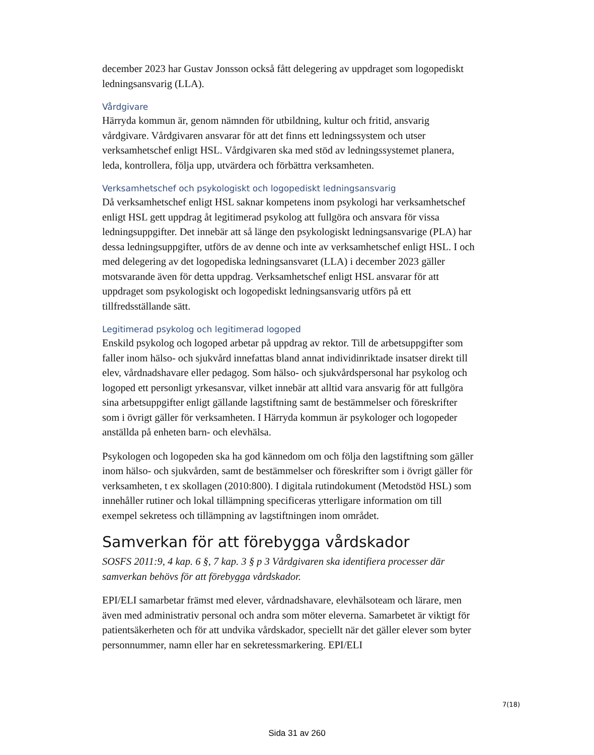december 2023 har Gustav Jonsson också fått delegering av uppdraget som logopediskt ledningsansvarig (LLA).
Vårdgivare
Härryda kommun är, genom nämnden för utbildning, kultur och fritid, ansvarig vårdgivare. Vårdgivaren ansvarar för att det finns ett ledningssystem och utser verksamhetschef enligt HSL. Vårdgivaren ska med stöd av ledningssystemet planera, leda, kontrollera, följa upp, utvärdera och förbättra verksamheten.
Verksamhetschef och psykologiskt och logopediskt ledningsansvarig
Då verksamhetschef enligt HSL saknar kompetens inom psykologi har verksamhetschef enligt HSL gett uppdrag åt legitimerad psykolog att fullgöra och ansvara för vissa ledningsuppgifter. Det innebär att så länge den psykologiskt ledningsansvarige (PLA) har dessa ledningsuppgifter, utförs de av denne och inte av verksamhetschef enligt HSL. I och med delegering av det logopediska ledningsansvaret (LLA) i december 2023 gäller motsvarande även för detta uppdrag. Verksamhetschef enligt HSL ansvarar för att uppdraget som psykologiskt och logopediskt ledningsansvarig utförs på ett tillfredsställande sätt.
Legitimerad psykolog och legitimerad logoped
Enskild psykolog och logoped arbetar på uppdrag av rektor. Till de arbetsuppgifter som faller inom hälso- och sjukvård innefattas bland annat individinriktade insatser direkt till elev, vårdnadshavare eller pedagog. Som hälso- och sjukvårdspersonal har psykolog och logoped ett personligt yrkesansvar, vilket innebär att alltid vara ansvarig för att fullgöra sina arbetsuppgifter enligt gällande lagstiftning samt de bestämmelser och föreskrifter som i övrigt gäller för verksamheten. I Härryda kommun är psykologer och logopeder anställda på enheten barn- och elevhälsa.
Psykologen och logopeden ska ha god kännedom om och följa den lagstiftning som gäller inom hälso- och sjukvården, samt de bestämmelser och föreskrifter som i övrigt gäller för verksamheten, t ex skollagen (2010:800). I digitala rutindokument (Metodstöd HSL) som innehåller rutiner och lokal tillämpning specificeras ytterligare information om till exempel sekretess och tillämpning av lagstiftningen inom området.
Samverkan för att förebygga vårdskador
SOSFS 2011:9, 4 kap. 6 §, 7 kap. 3 § p 3 Vårdgivaren ska identifiera processer där samverkan behövs för att förebygga vårdskador.
EPI/ELI samarbetar främst med elever, vårdnadshavare, elevhälsoteam och lärare, men även med administrativ personal och andra som möter eleverna. Samarbetet är viktigt för patientsäkerheten och för att undvika vårdskador, speciellt när det gäller elever som byter personnummer, namn eller har en sekretessmarkering. EPI/ELI
7(18)
Sida 31 av 260